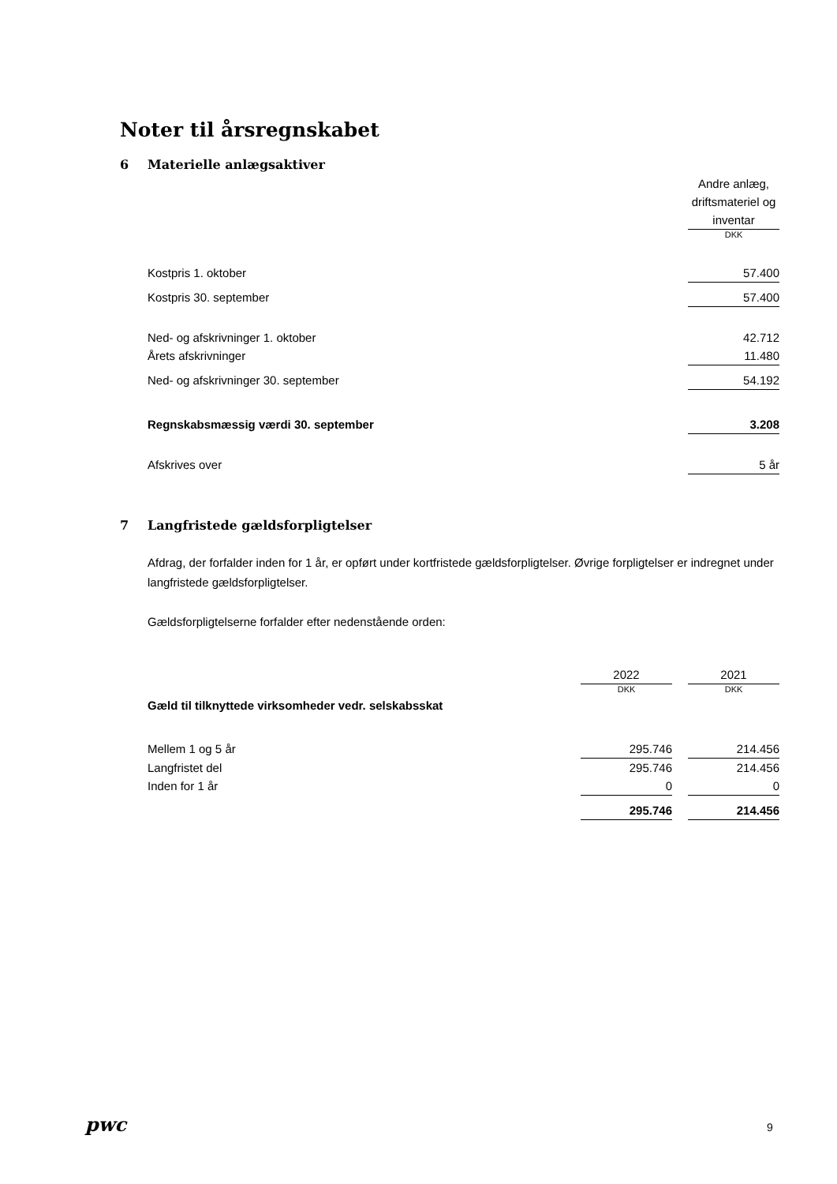Noter til årsregnskabet
6 Materielle anlægsaktiver
| | Andre anlæg, driftsmateriel og inventar DKK |
| Kostpris 1. oktober | 57.400 |
| Kostpris 30. september | 57.400 |
| Ned- og afskrivninger 1. oktober | 42.712 |
| Årets afskrivninger | 11.480 |
| Ned- og afskrivninger 30. september | 54.192 |
| Regnskabsmæssig værdi 30. september | 3.208 |
| Afskrives over | 5 år |
7 Langfristede gældsforpligtelser
Afdrag, der forfalder inden for 1 år, er opført under kortfristede gældsforpligtelser. Øvrige forpligtelser er indregnet under langfristede gældsforpligtelser.
Gældsforpligtelserne forfalder efter nedenstående orden:
| | 2022 DKK | | 2021 DKK |
| Gæld til tilknyttede virksomheder vedr. selskabsskat | | | |
| Mellem 1 og 5 år | 295.746 | | 214.456 |
| Langfristet del | 295.746 | | 214.456 |
| Inden for 1 år | 0 | | 0 |
| | 295.746 | | 214.456 |
pwc 9